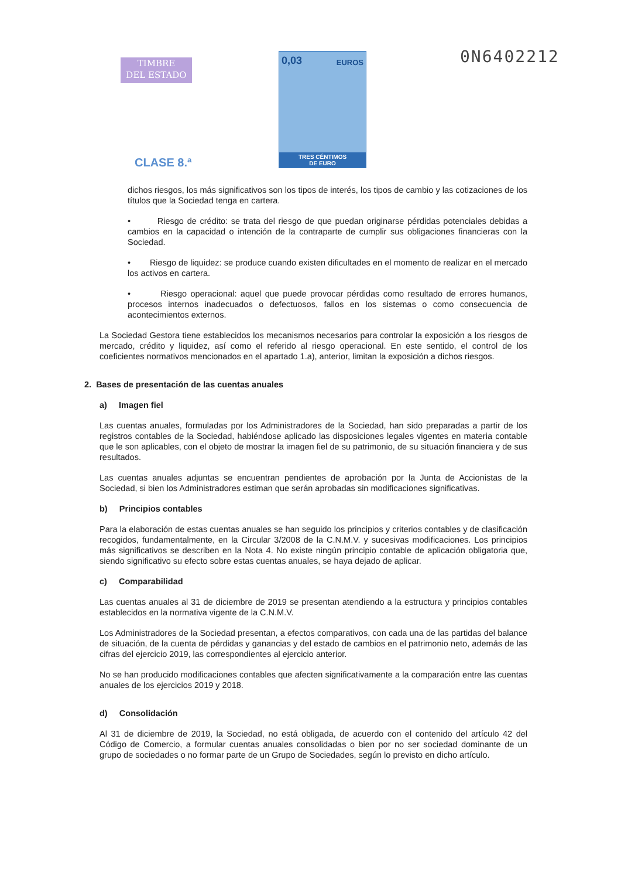TIMBRE
DEL ESTADO
CLASE 8.ª
0,03 EUROS
TRES CÉNTIMOS
DE EURO
0N6402212
dichos riesgos, los más significativos son los tipos de interés, los tipos de cambio y las cotizaciones de los títulos que la Sociedad tenga en cartera.
• Riesgo de crédito: se trata del riesgo de que puedan originarse pérdidas potenciales debidas a cambios en la capacidad o intención de la contraparte de cumplir sus obligaciones financieras con la Sociedad.
• Riesgo de liquidez: se produce cuando existen dificultades en el momento de realizar en el mercado los activos en cartera.
• Riesgo operacional: aquel que puede provocar pérdidas como resultado de errores humanos, procesos internos inadecuados o defectuosos, fallos en los sistemas o como consecuencia de acontecimientos externos.
La Sociedad Gestora tiene establecidos los mecanismos necesarios para controlar la exposición a los riesgos de mercado, crédito y liquidez, así como el referido al riesgo operacional. En este sentido, el control de los coeficientes normativos mencionados en el apartado 1.a), anterior, limitan la exposición a dichos riesgos.
2. Bases de presentación de las cuentas anuales
a) Imagen fiel
Las cuentas anuales, formuladas por los Administradores de la Sociedad, han sido preparadas a partir de los registros contables de la Sociedad, habiéndose aplicado las disposiciones legales vigentes en materia contable que le son aplicables, con el objeto de mostrar la imagen fiel de su patrimonio, de su situación financiera y de sus resultados.
Las cuentas anuales adjuntas se encuentran pendientes de aprobación por la Junta de Accionistas de la Sociedad, si bien los Administradores estiman que serán aprobadas sin modificaciones significativas.
b) Principios contables
Para la elaboración de estas cuentas anuales se han seguido los principios y criterios contables y de clasificación recogidos, fundamentalmente, en la Circular 3/2008 de la C.N.M.V. y sucesivas modificaciones. Los principios más significativos se describen en la Nota 4. No existe ningún principio contable de aplicación obligatoria que, siendo significativo su efecto sobre estas cuentas anuales, se haya dejado de aplicar.
c) Comparabilidad
Las cuentas anuales al 31 de diciembre de 2019 se presentan atendiendo a la estructura y principios contables establecidos en la normativa vigente de la C.N.M.V.
Los Administradores de la Sociedad presentan, a efectos comparativos, con cada una de las partidas del balance de situación, de la cuenta de pérdidas y ganancias y del estado de cambios en el patrimonio neto, además de las cifras del ejercicio 2019, las correspondientes al ejercicio anterior.
No se han producido modificaciones contables que afecten significativamente a la comparación entre las cuentas anuales de los ejercicios 2019 y 2018.
d) Consolidación
Al 31 de diciembre de 2019, la Sociedad, no está obligada, de acuerdo con el contenido del artículo 42 del Código de Comercio, a formular cuentas anuales consolidadas o bien por no ser sociedad dominante de un grupo de sociedades o no formar parte de un Grupo de Sociedades, según lo previsto en dicho artículo.